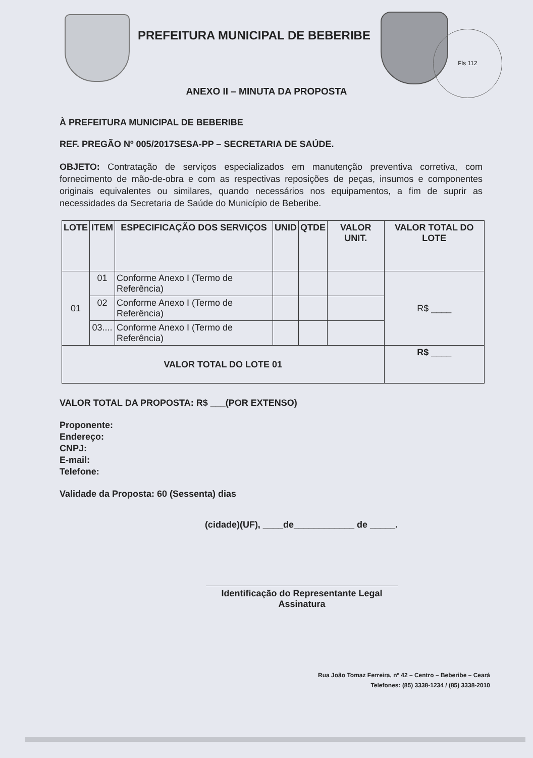PREFEITURA MUNICIPAL DE BEBERIBE
Fls 112
ANEXO II – MINUTA DA PROPOSTA
À PREFEITURA MUNICIPAL DE BEBERIBE
REF. PREGÃO Nº 005/2017SESA-PP – SECRETARIA DE SAÚDE.
OBJETO: Contratação de serviços especializados em manutenção preventiva corretiva, com fornecimento de mão-de-obra e com as respectivas reposições de peças, insumos e componentes originais equivalentes ou similares, quando necessários nos equipamentos, a fim de suprir as necessidades da Secretaria de Saúde do Município de Beberibe.
| LOTE | ITEM | ESPECIFICAÇÃO DOS SERVIÇOS | UNID | QTDE | VALOR UNIT. | VALOR TOTAL DO LOTE |
| --- | --- | --- | --- | --- | --- | --- |
| 01 | 01 | Conforme Anexo I (Termo de Referência) | | | | R$ ____ |
| | 02 | Conforme Anexo I (Termo de Referência) | | | | |
| | 03.... | Conforme Anexo I (Termo de Referência) | | | | |
| VALOR TOTAL DO LOTE 01 | | | | | | R$ ____ |
VALOR TOTAL DA PROPOSTA: R$ ___(POR EXTENSO)
Proponente:
Endereço:
CNPJ:
E-mail:
Telefone:
Validade da Proposta: 60 (Sessenta) dias
(cidade)(UF), ____de____________ de _____.
Identificação do Representante Legal
Assinatura
Rua João Tomaz Ferreira, nº 42 – Centro – Beberibe – Ceará
Telefones: (85) 3338-1234 / (85) 3338-2010